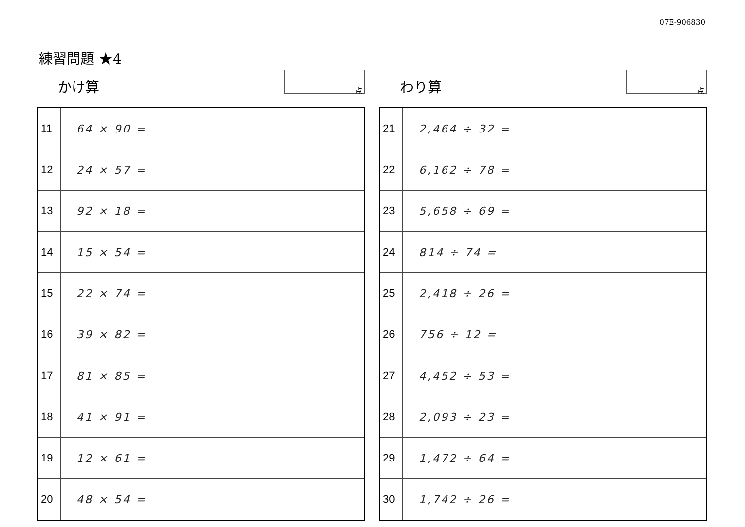07E-906830
練習問題 ★4
かけ算
点
| 11 | 64 × 90 = |
| 12 | 24 × 57 = |
| 13 | 92 × 18 = |
| 14 | 15 × 54 = |
| 15 | 22 × 74 = |
| 16 | 39 × 82 = |
| 17 | 81 × 85 = |
| 18 | 41 × 91 = |
| 19 | 12 × 61 = |
| 20 | 48 × 54 = |
わり算
点
| 21 | 2,464 ÷ 32 = |
| 22 | 6,162 ÷ 78 = |
| 23 | 5,658 ÷ 69 = |
| 24 | 814 ÷ 74 = |
| 25 | 2,418 ÷ 26 = |
| 26 | 756 ÷ 12 = |
| 27 | 4,452 ÷ 53 = |
| 28 | 2,093 ÷ 23 = |
| 29 | 1,472 ÷ 64 = |
| 30 | 1,742 ÷ 26 = |